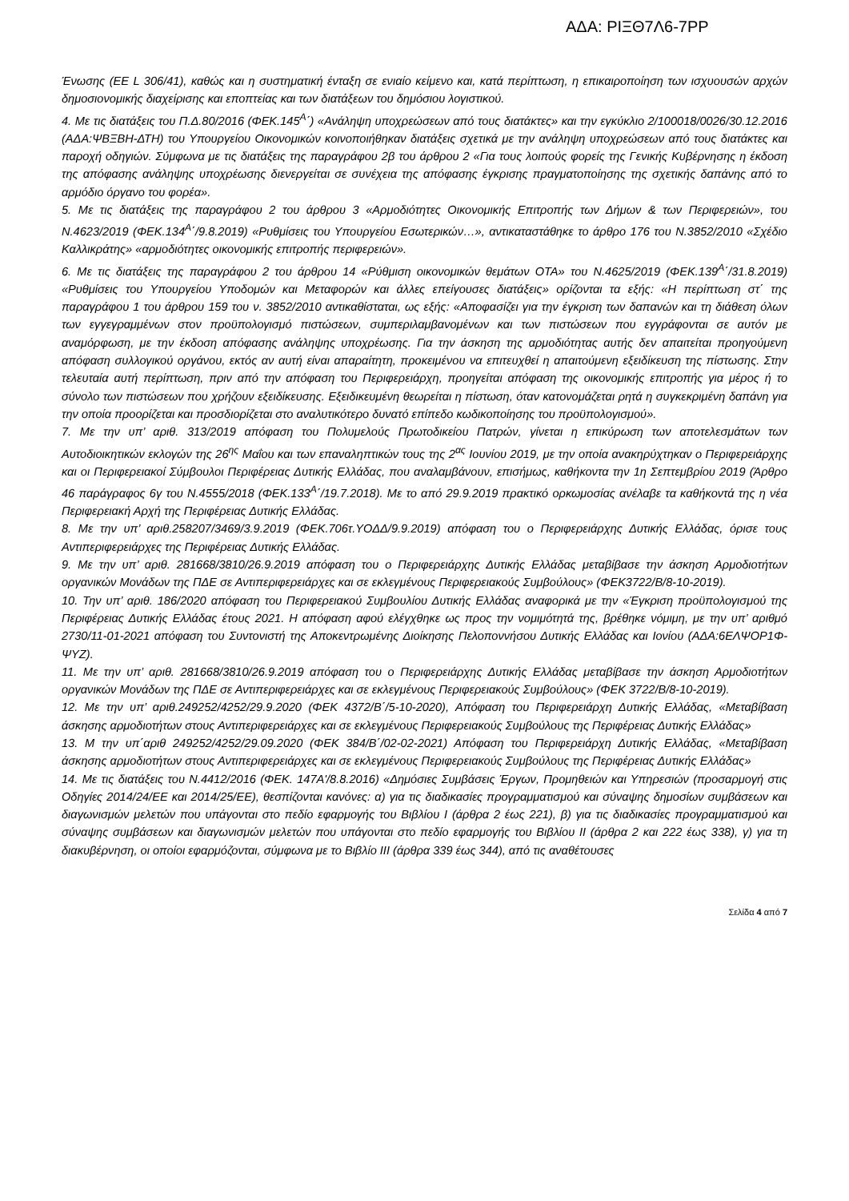ΑΔΑ: ΡΙΞΘ7Λ6-7ΡΡ
Ένωσης (ΕΕ L 306/41), καθώς και η συστηματική ένταξη σε ενιαίο κείμενο και, κατά περίπτωση, η επικαιροποίηση των ισχυουσών αρχών δημοσιονομικής διαχείρισης και εποπτείας και των διατάξεων του δημόσιου λογιστικού.
4. Με τις διατάξεις του Π.Δ.80/2016 (ΦΕΚ.145<sup>Α</sup>΄) «Ανάληψη υποχρεώσεων από τους διατάκτες» και την εγκύκλιο 2/100018/0026/30.12.2016 (ΑΔΑ:ΨΒΞΒΗ-ΔΤΗ) του Υπουργείου Οικονομικών κοινοποιήθηκαν διατάξεις σχετικά με την ανάληψη υποχρεώσεων από τους διατάκτες και παροχή οδηγιών. Σύμφωνα με τις διατάξεις της παραγράφου 2β του άρθρου 2 «Για τους λοιπούς φορείς της Γενικής Κυβέρνησης η έκδοση της απόφασης ανάληψης υποχρέωσης διενεργείται σε συνέχεια της απόφασης έγκρισης πραγματοποίησης της σχετικής δαπάνης από το αρμόδιο όργανο του φορέα».
5. Με τις διατάξεις της παραγράφου 2 του άρθρου 3 «Αρμοδιότητες Οικονομικής Επιτροπής των Δήμων & των Περιφερειών», του Ν.4623/2019 (ΦΕΚ.134<sup>Α</sup>΄/9.8.2019) «Ρυθμίσεις του Υπουργείου Εσωτερικών…», αντικαταστάθηκε το άρθρο 176 του Ν.3852/2010 «Σχέδιο Καλλικράτης» «αρμοδιότητες οικονομικής επιτροπής περιφερειών».
6. Με τις διατάξεις της παραγράφου 2 του άρθρου 14 «Ρύθμιση οικονομικών θεμάτων ΟΤΑ» του Ν.4625/2019 (ΦΕΚ.139<sup>Α</sup>΄/31.8.2019) «Ρυθμίσεις του Υπουργείου Υποδομών και Μεταφορών και άλλες επείγουσες διατάξεις» ορίζονται τα εξής: «Η περίπτωση στ΄ της παραγράφου 1 του άρθρου 159 του ν. 3852/2010 αντικαθίσταται, ως εξής: «Αποφασίζει για την έγκριση των δαπανών και τη διάθεση όλων των εγγεγραμμένων στον προϋπολογισμό πιστώσεων, συμπεριλαμβανομένων και των πιστώσεων που εγγράφονται σε αυτόν με αναμόρφωση, με την έκδοση απόφασης ανάληψης υποχρέωσης. Για την άσκηση της αρμοδιότητας αυτής δεν απαιτείται προηγούμενη απόφαση συλλογικού οργάνου, εκτός αν αυτή είναι απαραίτητη, προκειμένου να επιτευχθεί η απαιτούμενη εξειδίκευση της πίστωσης. Στην τελευταία αυτή περίπτωση, πριν από την απόφαση του Περιφερειάρχη, προηγείται απόφαση της οικονομικής επιτροπής για μέρος ή το σύνολο των πιστώσεων που χρήζουν εξειδίκευσης. Εξειδικευμένη θεωρείται η πίστωση, όταν κατονομάζεται ρητά η συγκεκριμένη δαπάνη για την οποία προορίζεται και προσδιορίζεται στο αναλυτικότερο δυνατό επίπεδο κωδικοποίησης του προϋπολογισμού».
7. Με την υπ’ αριθ. 313/2019 απόφαση του Πολυμελούς Πρωτοδικείου Πατρών, γίνεται η επικύρωση των αποτελεσμάτων των Αυτοδιοικητικών εκλογών της 26<sup>ης</sup> Μαΐου και των επαναληπτικών τους της 2<sup>ας</sup> Ιουνίου 2019, με την οποία ανακηρύχτηκαν ο Περιφερειάρχης και οι Περιφερειακοί Σύμβουλοι Περιφέρειας Δυτικής Ελλάδας, που αναλαμβάνουν, επισήμως, καθήκοντα την 1η Σεπτεμβρίου 2019 (Άρθρο 46 παράγραφος 6γ του Ν.4555/2018 (ΦΕΚ.133<sup>Α</sup>΄/19.7.2018). Με το από 29.9.2019 πρακτικό ορκωμοσίας ανέλαβε τα καθήκοντά της η νέα Περιφερειακή Αρχή της Περιφέρειας Δυτικής Ελλάδας.
8. Με την υπ’ αριθ.258207/3469/3.9.2019 (ΦΕΚ.706τ.ΥΟΔΔ/9.9.2019) απόφαση του ο Περιφερειάρχης Δυτικής Ελλάδας, όρισε τους Αντιπεριφερειάρχες της Περιφέρειας Δυτικής Ελλάδας.
9. Με την υπ’ αριθ. 281668/3810/26.9.2019 απόφαση του ο Περιφερειάρχης Δυτικής Ελλάδας μεταβίβασε την άσκηση Αρμοδιοτήτων οργανικών Μονάδων της ΠΔΕ σε Αντιπεριφερειάρχες και σε εκλεγμένους Περιφερειακούς Συμβούλους» (ΦΕΚ3722/Β/8-10-2019).
10. Την υπ’ αριθ. 186/2020 απόφαση του Περιφερειακού Συμβουλίου Δυτικής Ελλάδας αναφορικά με την «Έγκριση προϋπολογισμού της Περιφέρειας Δυτικής Ελλάδας έτους 2021. Η απόφαση αφού ελέγχθηκε ως προς την νομιμότητά της, βρέθηκε νόμιμη, με την υπ’ αριθμό 2730/11-01-2021 απόφαση του Συντονιστή της Αποκεντρωμένης Διοίκησης Πελοποννήσου Δυτικής Ελλάδας και Ιονίου (ΑΔΑ:6ΕΛΨΟΡ1Φ-ΨΥΖ).
11. Με την υπ’ αριθ. 281668/3810/26.9.2019 απόφαση του ο Περιφερειάρχης Δυτικής Ελλάδας μεταβίβασε την άσκηση Αρμοδιοτήτων οργανικών Μονάδων της ΠΔΕ σε Αντιπεριφερειάρχες και σε εκλεγμένους Περιφερειακούς Συμβούλους» (ΦΕΚ 3722/Β/8-10-2019).
12. Με την υπ’ αριθ.249252/4252/29.9.2020 (ΦΕΚ 4372/Β΄/5-10-2020), Απόφαση του Περιφερειάρχη Δυτικής Ελλάδας, «Μεταβίβαση άσκησης αρμοδιοτήτων στους Αντιπεριφερειάρχες και σε εκλεγμένους Περιφερειακούς Συμβούλους της Περιφέρειας Δυτικής Ελλάδας»
13. Μ την υπ΄αριθ 249252/4252/29.09.2020 (ΦΕΚ 384/Β΄/02-02-2021) Απόφαση του Περιφερειάρχη Δυτικής Ελλάδας, «Μεταβίβαση άσκησης αρμοδιοτήτων στους Αντιπεριφερειάρχες και σε εκλεγμένους Περιφερειακούς Συμβούλους της Περιφέρειας Δυτικής Ελλάδας»
14. Με τις διατάξεις του Ν.4412/2016 (ΦΕΚ. 147Α'/8.8.2016) «Δημόσιες Συμβάσεις Έργων, Προμηθειών και Υπηρεσιών (προσαρμογή στις Οδηγίες 2014/24/ΕΕ και 2014/25/ΕΕ), θεσπίζονται κανόνες: α) για τις διαδικασίες προγραμματισμού και σύναψης δημοσίων συμβάσεων και διαγωνισμών μελετών που υπάγονται στο πεδίο εφαρμογής του Βιβλίου Ι (άρθρα 2 έως 221), β) για τις διαδικασίες προγραμματισμού και σύναψης συμβάσεων και διαγωνισμών μελετών που υπάγονται στο πεδίο εφαρμογής του Βιβλίου ΙΙ (άρθρα 2 και 222 έως 338), γ) για τη διακυβέρνηση, οι οποίοι εφαρμόζονται, σύμφωνα με το Βιβλίο ΙΙΙ (άρθρα 339 έως 344), από τις αναθέτουσες
Σελίδα 4 από 7